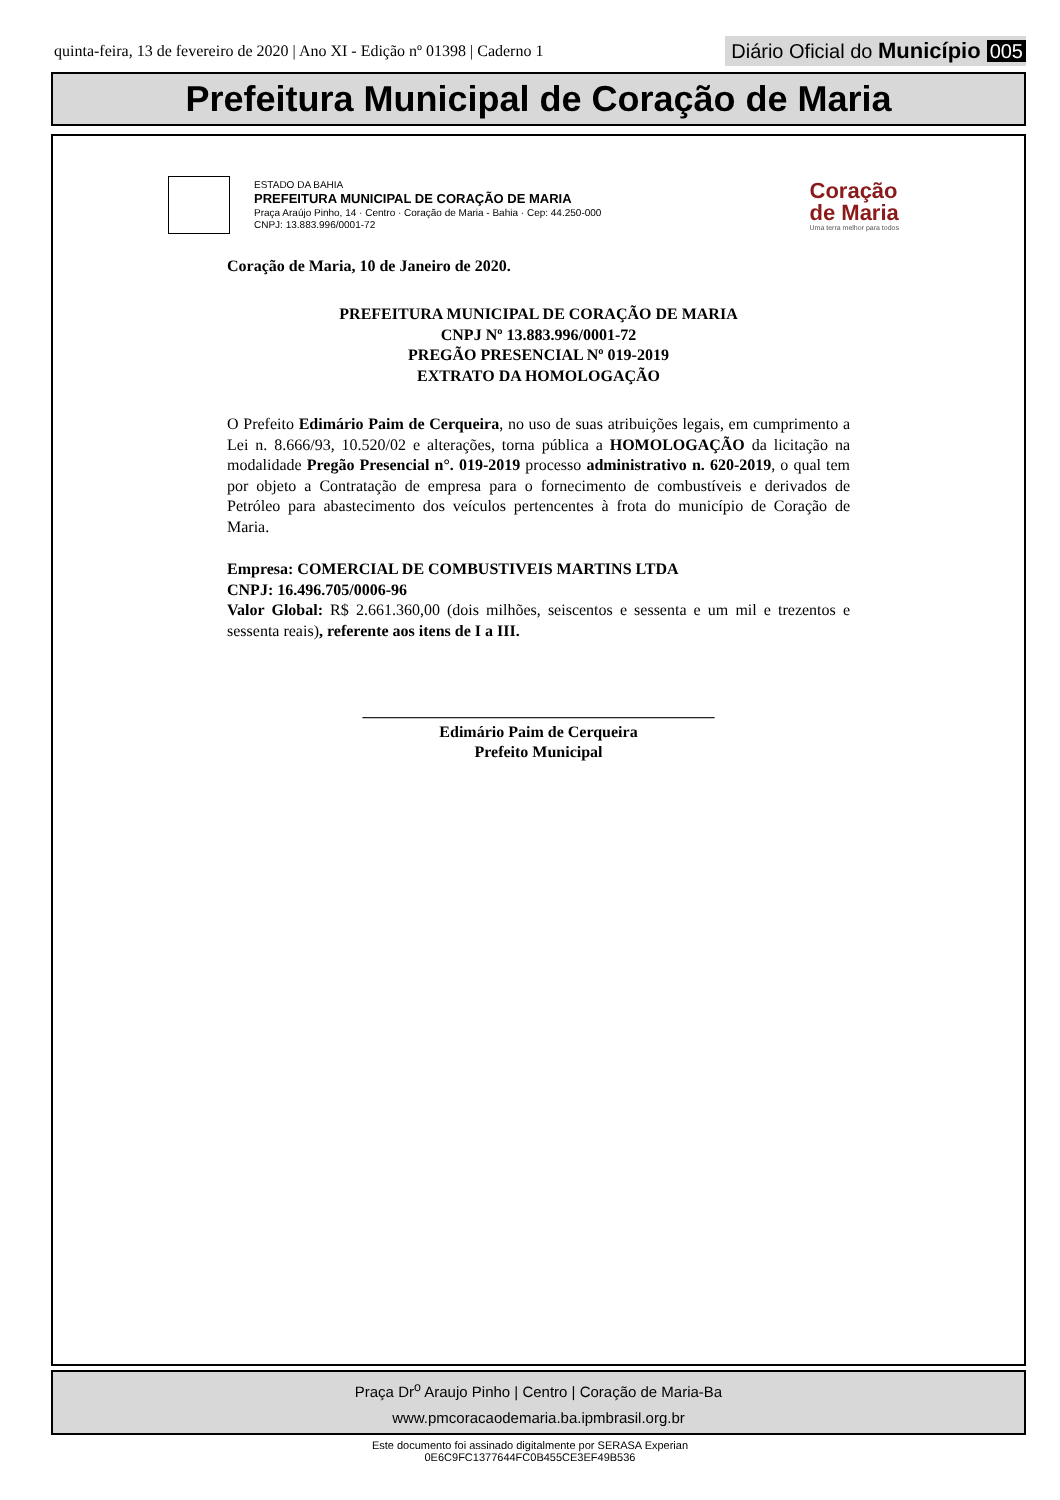quinta-feira, 13 de fevereiro de 2020 | Ano XI - Edição nº 01398 | Caderno 1
Diário Oficial do Município 005
Prefeitura Municipal de Coração de Maria
ESTADO DA BAHIA
PREFEITURA MUNICIPAL DE CORAÇÃO DE MARIA
Praça Araújo Pinho, 14 · Centro · Coração de Maria - Bahia · Cep: 44.250-000
CNPJ: 13.883.996/0001-72
Coração
de Maria
Uma terra melhor para todos
Coração de Maria, 10 de Janeiro de 2020.
PREFEITURA MUNICIPAL DE CORAÇÃO DE MARIA
CNPJ Nº 13.883.996/0001-72
PREGÃO PRESENCIAL Nº 019-2019
EXTRATO DA HOMOLOGAÇÃO
O Prefeito Edimário Paim de Cerqueira, no uso de suas atribuições legais, em cumprimento a Lei n. 8.666/93, 10.520/02 e alterações, torna pública a HOMOLOGAÇÃO da licitação na modalidade Pregão Presencial n°. 019-2019 processo administrativo n. 620-2019, o qual tem por objeto a Contratação de empresa para o fornecimento de combustíveis e derivados de Petróleo para abastecimento dos veículos pertencentes à frota do município de Coração de Maria.
Empresa: COMERCIAL DE COMBUSTIVEIS MARTINS LTDA
CNPJ: 16.496.705/0006-96
Valor Global: R$ 2.661.360,00 (dois milhões, seiscentos e sessenta e um mil e trezentos e sessenta reais), referente aos itens de I a III.
____________________________________________
Edimário Paim de Cerqueira
Prefeito Municipal
Praça Dr<sup>o</sup> Araujo Pinho | Centro | Coração de Maria-Ba
www.pmcoracaodemaria.ba.ipmbrasil.org.br
Este documento foi assinado digitalmente por SERASA Experian
0E6C9FC1377644FC0B455CE3EF49B536